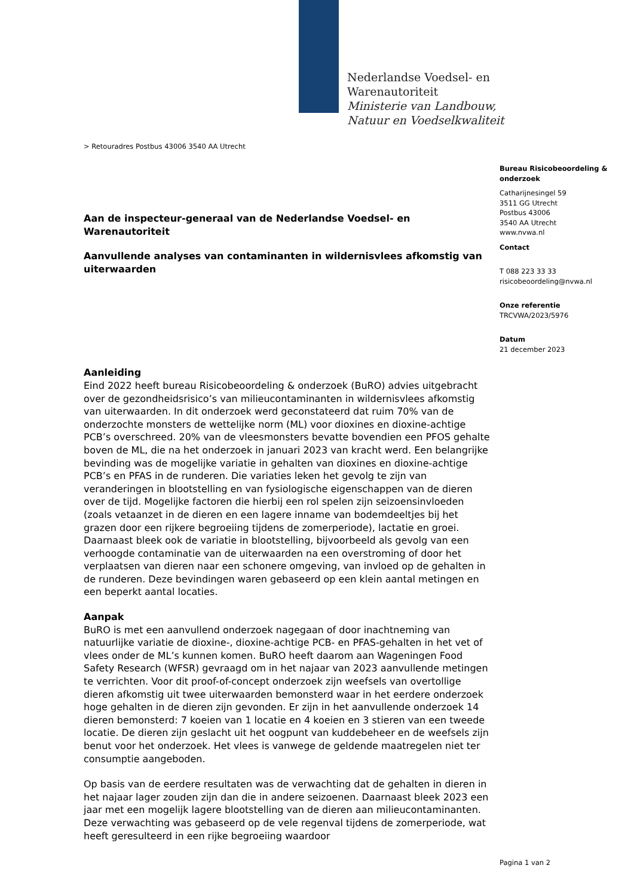Nederlandse Voedsel- en
Warenautoriteit
Ministerie van Landbouw,
Natuur en Voedselkwaliteit
> Retouradres Postbus 43006 3540 AA Utrecht
Bureau Risicobeoordeling & onderzoek
Catharijnesingel 59
3511 GG Utrecht
Postbus 43006
3540 AA Utrecht
www.nvwa.nl
Contact
T 088 223 33 33
risicobeoordeling@nvwa.nl
Onze referentie
TRCVWA/2023/5976
Datum
21 december 2023
Aan de inspecteur-generaal van de Nederlandse Voedsel- en Warenautoriteit
Aanvullende analyses van contaminanten in wildernisvlees afkomstig van uiterwaarden
Aanleiding
Eind 2022 heeft bureau Risicobeoordeling & onderzoek (BuRO) advies uitgebracht over de gezondheidsrisico’s van milieucontaminanten in wildernisvlees afkomstig van uiterwaarden. In dit onderzoek werd geconstateerd dat ruim 70% van de onderzochte monsters de wettelijke norm (ML) voor dioxines en dioxine-achtige PCB’s overschreed. 20% van de vleesmonsters bevatte bovendien een PFOS gehalte boven de ML, die na het onderzoek in januari 2023 van kracht werd. Een belangrijke bevinding was de mogelijke variatie in gehalten van dioxines en dioxine-achtige PCB’s en PFAS in de runderen. Die variaties leken het gevolg te zijn van veranderingen in blootstelling en van fysiologische eigenschappen van de dieren over de tijd. Mogelijke factoren die hierbij een rol spelen zijn seizoensinvloeden (zoals vetaanzet in de dieren en een lagere inname van bodemdeeltjes bij het grazen door een rijkere begroeiing tijdens de zomerperiode), lactatie en groei. Daarnaast bleek ook de variatie in blootstelling, bijvoorbeeld als gevolg van een verhoogde contaminatie van de uiterwaarden na een overstroming of door het verplaatsen van dieren naar een schonere omgeving, van invloed op de gehalten in de runderen. Deze bevindingen waren gebaseerd op een klein aantal metingen en een beperkt aantal locaties.
Aanpak
BuRO is met een aanvullend onderzoek nagegaan of door inachtneming van natuurlijke variatie de dioxine-, dioxine-achtige PCB- en PFAS-gehalten in het vet of vlees onder de ML’s kunnen komen. BuRO heeft daarom aan Wageningen Food Safety Research (WFSR) gevraagd om in het najaar van 2023 aanvullende metingen te verrichten. Voor dit proof-of-concept onderzoek zijn weefsels van overtollige dieren afkomstig uit twee uiterwaarden bemonsterd waar in het eerdere onderzoek hoge gehalten in de dieren zijn gevonden. Er zijn in het aanvullende onderzoek 14 dieren bemonsterd: 7 koeien van 1 locatie en 4 koeien en 3 stieren van een tweede locatie. De dieren zijn geslacht uit het oogpunt van kuddebeheer en de weefsels zijn benut voor het onderzoek. Het vlees is vanwege de geldende maatregelen niet ter consumptie aangeboden.
Op basis van de eerdere resultaten was de verwachting dat de gehalten in dieren in het najaar lager zouden zijn dan die in andere seizoenen. Daarnaast bleek 2023 een jaar met een mogelijk lagere blootstelling van de dieren aan milieucontaminanten. Deze verwachting was gebaseerd op de vele regenval tijdens de zomerperiode, wat heeft geresulteerd in een rijke begroeiing waardoor
Pagina 1 van 2